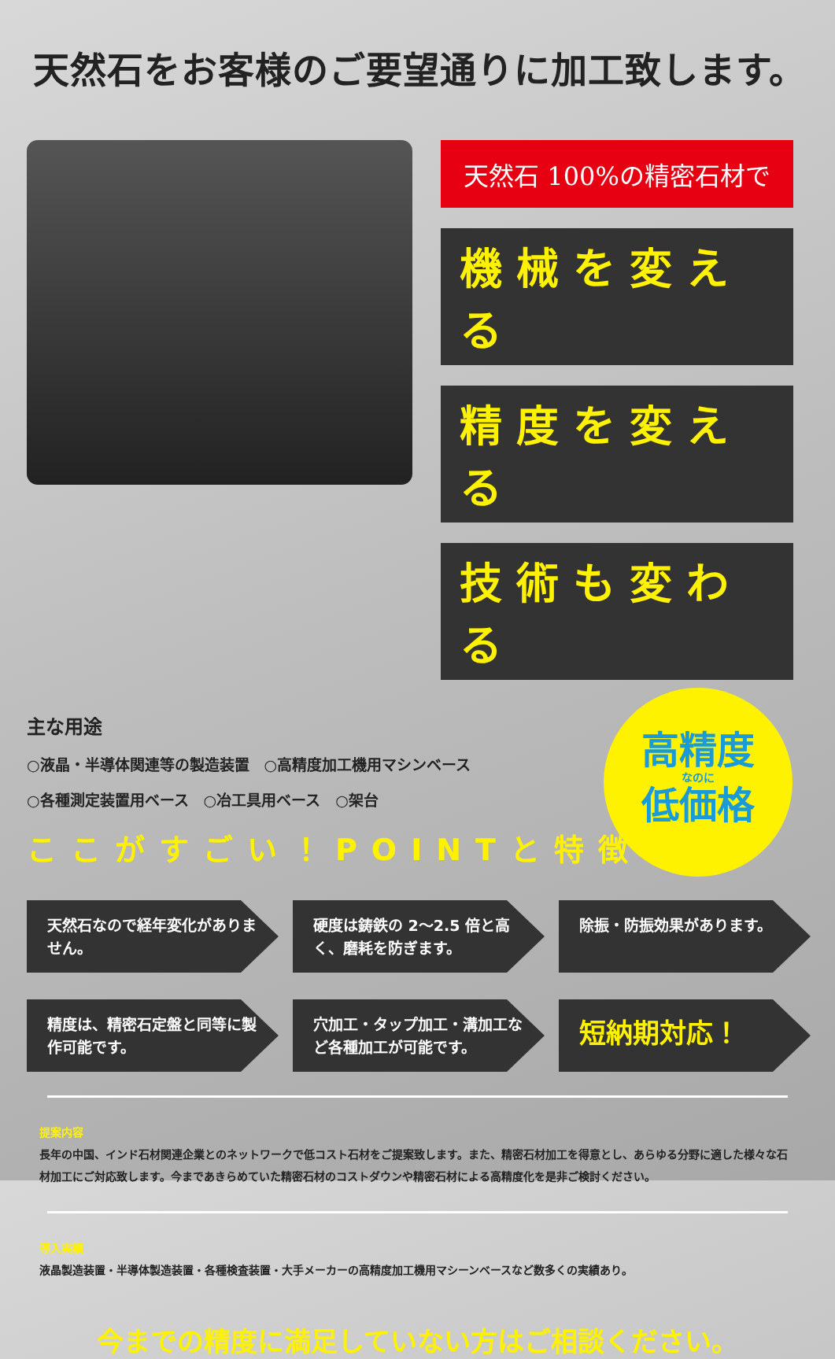天然石をお客様のご要望通りに加工致します。
天然石 100%の精密石材で
機械を変える
精度を変える
技術も変わる
主な用途
○液晶・半導体関連等の製造装置　○高精度加工機用マシンベース
○各種測定装置用ベース　○冶工具用ベース　○架台
高精度
なのに
低価格
ここがすごい！POINTと特徴
天然石なので経年変化がありません。
硬度は鋳鉄の 2〜2.5 倍と高く、磨耗を防ぎます。
除振・防振効果があります。
精度は、精密石定盤と同等に製作可能です。
穴加工・タップ加工・溝加工など各種加工が可能です。
短納期対応！
提案内容
長年の中国、インド石材関連企業とのネットワークで低コスト石材をご提案致します。また、精密石材加工を得意とし、あらゆる分野に適した様々な石材加工にご対応致します。今まであきらめていた精密石材のコストダウンや精密石材による高精度化を是非ご検討ください。
導入実績
液晶製造装置・半導体製造装置・各種検査装置・大手メーカーの高精度加工機用マシーンベースなど数多くの実績あり。
今までの精度に満足していない方はご相談ください。